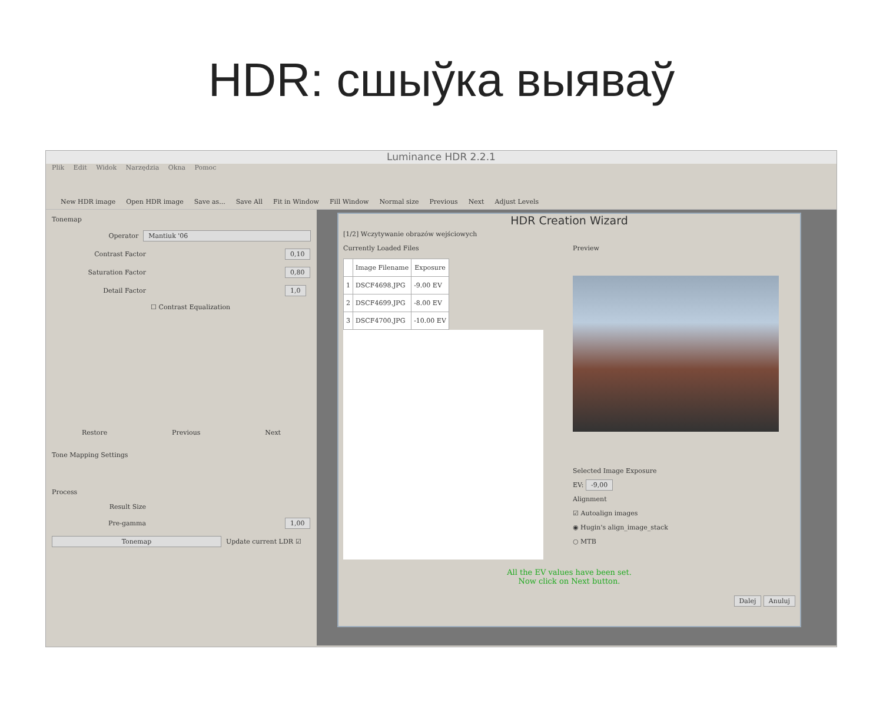HDR: сшыўка выяваў
Luminance HDR 2.2.1
Plik Edit Widok Narzędzia Okna Pomoc
New HDR image Open HDR image Save as... Save All Fit in Window Fill Window Normal size Previous Next Adjust Levels
Tonemap
Operator Mantiuk '06
Contrast Factor 0,10
Saturation Factor 0,80
Detail Factor 1,0
☐ Contrast Equalization
Restore Previous Next
Tone Mapping Settings
Process
Result Size
Pre-gamma 1,00
Tonemap Update current LDR ☑
HDR Creation Wizard
[1/2] Wczytywanie obrazów wejściowych
Currently Loaded Files
| | Image Filename | Exposure |
| --- | --- | --- |
| 1 | DSCF4698.JPG | -9.00 EV |
| 2 | DSCF4699.JPG | -8.00 EV |
| 3 | DSCF4700.JPG | -10.00 EV |
Preview
Selected Image Exposure
EV: -9,00
Alignment
☑ Autoalign images
◉ Hugin's align_image_stack
○ MTB
All the EV values have been set.
Now click on Next button.
Dalej Anuluj